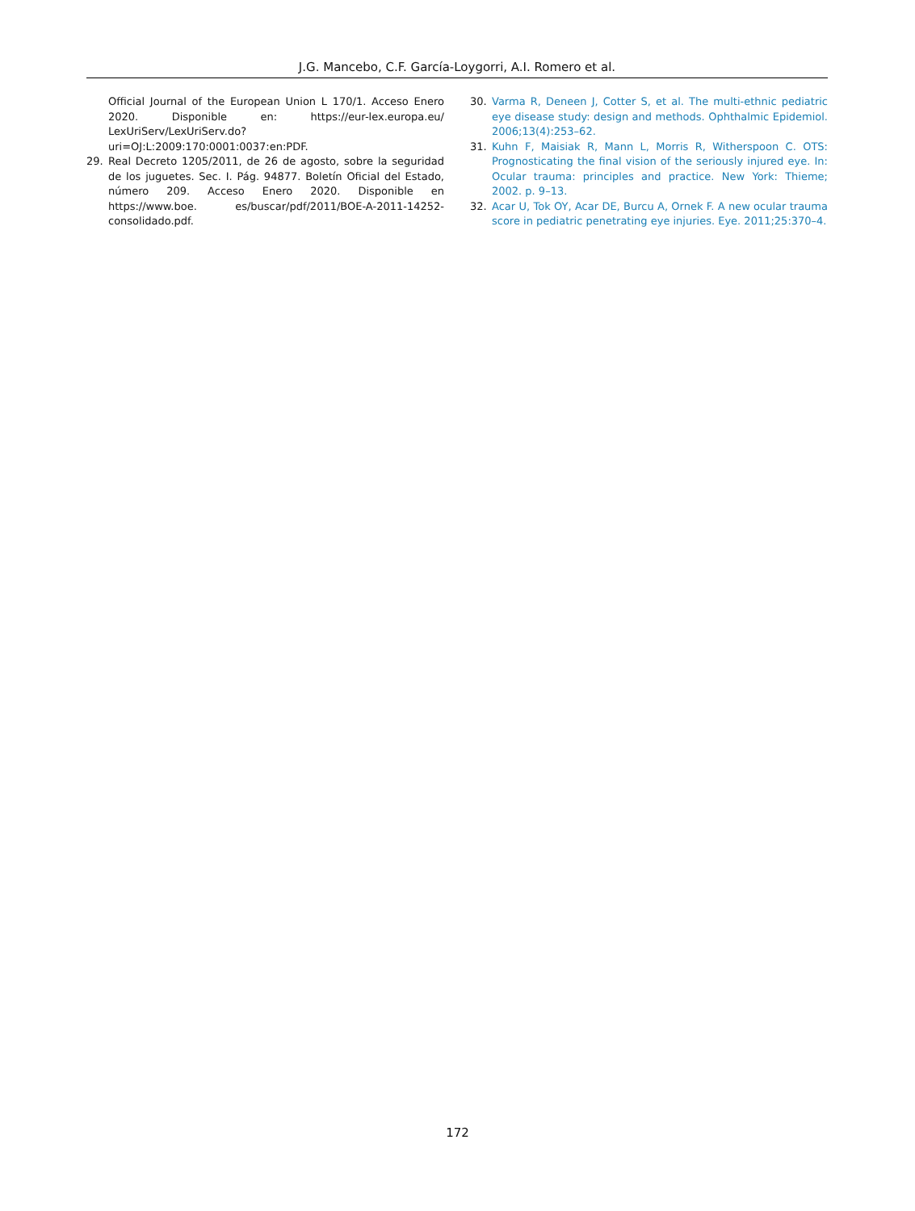J.G. Mancebo, C.F. García-Loygorri, A.I. Romero et al.
Official Journal of the European Union L 170/1. Acceso Enero 2020. Disponible en: https://eur-lex.europa.eu/ LexUriServ/LexUriServ.do?uri=OJ:L:2009:170:0001:0037:en:PDF.
29. Real Decreto 1205/2011, de 26 de agosto, sobre la seguridad de los juguetes. Sec. I. Pág. 94877. Boletín Oficial del Estado, número 209. Acceso Enero 2020. Disponible en https://www.boe. es/buscar/pdf/2011/BOE-A-2011-14252-consolidado.pdf.
30. Varma R, Deneen J, Cotter S, et al. The multi-ethnic pediatric eye disease study: design and methods. Ophthalmic Epidemiol. 2006;13(4):253–62.
31. Kuhn F, Maisiak R, Mann L, Morris R, Witherspoon C. OTS: Prognosticating the final vision of the seriously injured eye. In: Ocular trauma: principles and practice. New York: Thieme; 2002. p. 9–13.
32. Acar U, Tok OY, Acar DE, Burcu A, Ornek F. A new ocular trauma score in pediatric penetrating eye injuries. Eye. 2011;25:370–4.
172